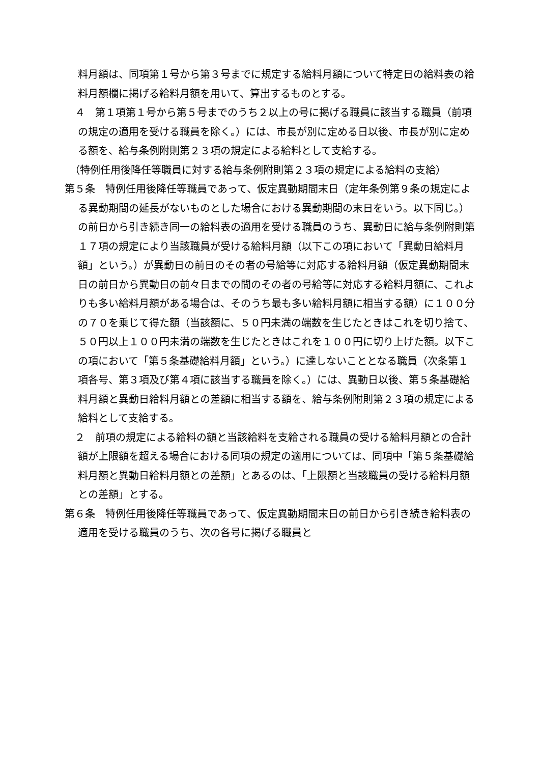料月額は、同項第１号から第３号までに規定する給料月額について特定日の給料表の給料月額欄に掲げる給料月額を用いて、算出するものとする。
　４　第１項第１号から第５号までのうち２以上の号に掲げる職員に該当する職員（前項の規定の適用を受ける職員を除く。）には、市長が別に定める日以後、市長が別に定める額を、給与条例附則第２３項の規定による給料として支給する。
　（特例任用後降任等職員に対する給与条例附則第２３項の規定による給料の支給）
第５条　特例任用後降任等職員であって、仮定異動期間末日（定年条例第９条の規定による異動期間の延長がないものとした場合における異動期間の末日をいう。以下同じ。）の前日から引き続き同一の給料表の適用を受ける職員のうち、異動日に給与条例附則第１７項の規定により当該職員が受ける給料月額（以下この項において「異動日給料月額」という。）が異動日の前日のその者の号給等に対応する給料月額（仮定異動期間末日の前日から異動日の前々日までの間のその者の号給等に対応する給料月額に、これよりも多い給料月額がある場合は、そのうち最も多い給料月額に相当する額）に１００分の７０を乗じて得た額（当該額に、５０円未満の端数を生じたときはこれを切り捨て、５０円以上１００円未満の端数を生じたときはこれを１００円に切り上げた額。以下この項において「第５条基礎給料月額」という。）に達しないこととなる職員（次条第１項各号、第３項及び第４項に該当する職員を除く。）には、異動日以後、第５条基礎給料月額と異動日給料月額との差額に相当する額を、給与条例附則第２３項の規定による給料として支給する。
　２　前項の規定による給料の額と当該給料を支給される職員の受ける給料月額との合計額が上限額を超える場合における同項の規定の適用については、同項中「第５条基礎給料月額と異動日給料月額との差額」とあるのは、「上限額と当該職員の受ける給料月額との差額」とする。
第６条　特例任用後降任等職員であって、仮定異動期間末日の前日から引き続き給料表の適用を受ける職員のうち、次の各号に掲げる職員と